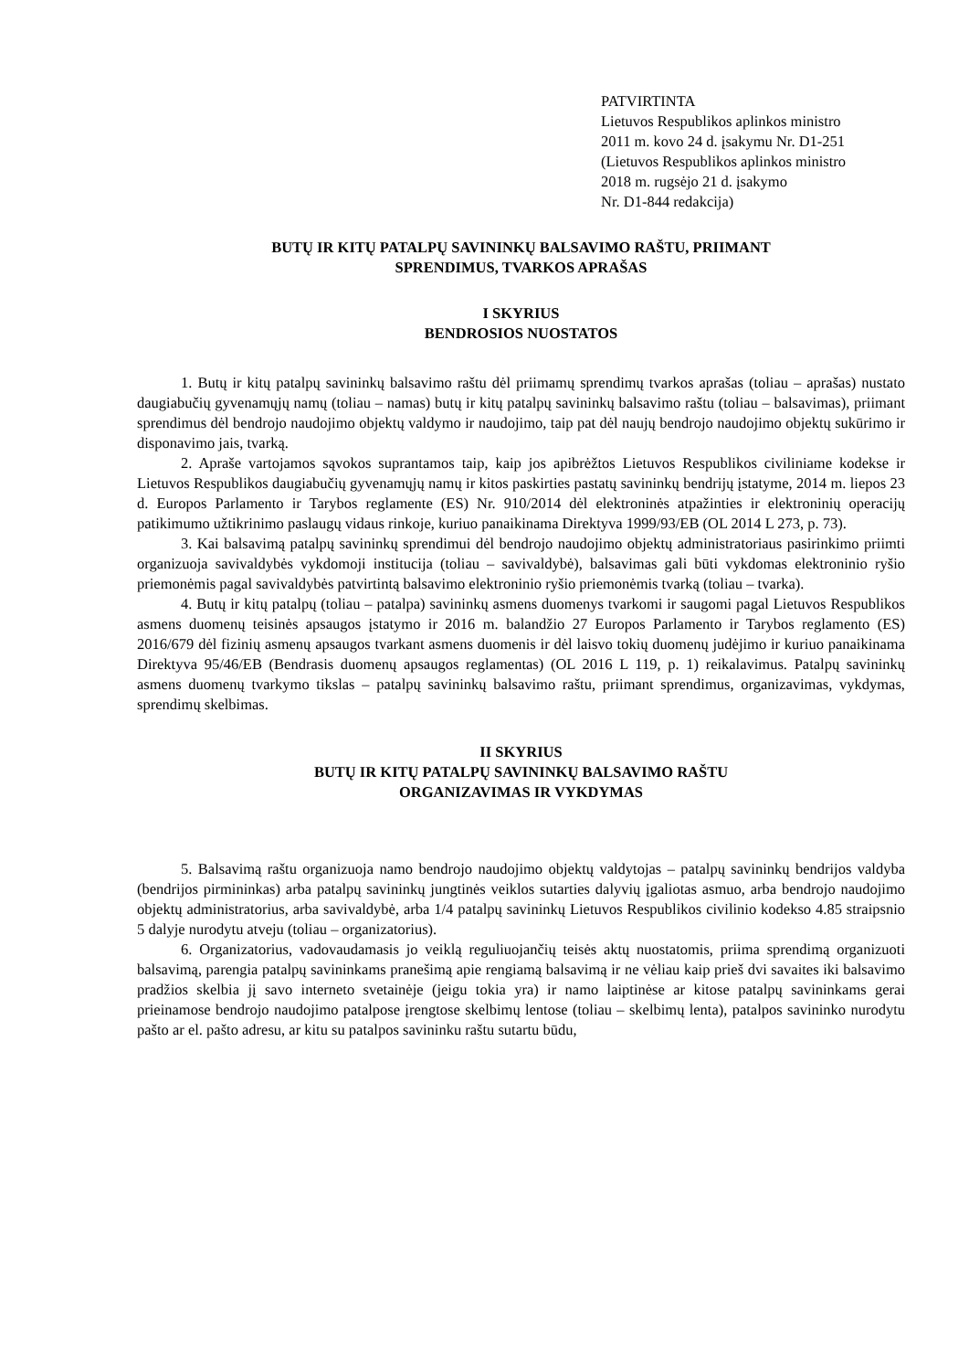PATVIRTINTA
Lietuvos Respublikos aplinkos ministro
2011 m. kovo 24 d. įsakymu Nr. D1-251
(Lietuvos Respublikos aplinkos ministro
2018 m. rugsėjo 21 d. įsakymo
Nr. D1-844 redakcija)
BUTŲ IR KITŲ PATALPŲ SAVININKŲ BALSAVIMO RAŠTU, PRIIMANT
SPRENDIMUS, TVARKOS APRAŠAS
I SKYRIUS
BENDROSIOS NUOSTATOS
1. Butų ir kitų patalpų savininkų balsavimo raštu dėl priimamų sprendimų tvarkos aprašas (toliau – aprašas) nustato daugiabučių gyvenamųjų namų (toliau – namas) butų ir kitų patalpų savininkų balsavimo raštu (toliau – balsavimas), priimant sprendimus dėl bendrojo naudojimo objektų valdymo ir naudojimo, taip pat dėl naujų bendrojo naudojimo objektų sukūrimo ir disponavimo jais, tvarką.
2. Apraše vartojamos sąvokos suprantamos taip, kaip jos apibrėžtos Lietuvos Respublikos civiliniame kodekse ir Lietuvos Respublikos daugiabučių gyvenamųjų namų ir kitos paskirties pastatų savininkų bendrijų įstatyme, 2014 m. liepos 23 d. Europos Parlamento ir Tarybos reglamente (ES) Nr. 910/2014 dėl elektroninės atpažinties ir elektroninių operacijų patikimumo užtikrinimo paslaugų vidaus rinkoje, kuriuo panaikinama Direktyva 1999/93/EB (OL 2014 L 273, p. 73).
3. Kai balsavimą patalpų savininkų sprendimui dėl bendrojo naudojimo objektų administratoriaus pasirinkimo priimti organizuoja savivaldybės vykdomoji institucija (toliau – savivaldybė), balsavimas gali būti vykdomas elektroninio ryšio priemonėmis pagal savivaldybės patvirtintą balsavimo elektroninio ryšio priemonėmis tvarką (toliau – tvarka).
4. Butų ir kitų patalpų (toliau – patalpa) savininkų asmens duomenys tvarkomi ir saugomi pagal Lietuvos Respublikos asmens duomenų teisinės apsaugos įstatymo ir 2016 m. balandžio 27 Europos Parlamento ir Tarybos reglamento (ES) 2016/679 dėl fizinių asmenų apsaugos tvarkant asmens duomenis ir dėl laisvo tokių duomenų judėjimo ir kuriuo panaikinama Direktyva 95/46/EB (Bendrasis duomenų apsaugos reglamentas) (OL 2016 L 119, p. 1) reikalavimus. Patalpų savininkų asmens duomenų tvarkymo tikslas – patalpų savininkų balsavimo raštu, priimant sprendimus, organizavimas, vykdymas, sprendimų skelbimas.
II SKYRIUS
BUTŲ IR KITŲ PATALPŲ SAVININKŲ BALSAVIMO RAŠTU
ORGANIZAVIMAS IR VYKDYMAS
5. Balsavimą raštu organizuoja namo bendrojo naudojimo objektų valdytojas – patalpų savininkų bendrijos valdyba (bendrijos pirmininkas) arba patalpų savininkų jungtinės veiklos sutarties dalyvių įgaliotas asmuo, arba bendrojo naudojimo objektų administratorius, arba savivaldybė, arba 1/4 patalpų savininkų Lietuvos Respublikos civilinio kodekso 4.85 straipsnio 5 dalyje nurodytu atveju (toliau – organizatorius).
6. Organizatorius, vadovaudamasis jo veiklą reguliuojančių teisės aktų nuostatomis, priima sprendimą organizuoti balsavimą, parengia patalpų savininkams pranešimą apie rengiamą balsavimą ir ne vėliau kaip prieš dvi savaites iki balsavimo pradžios skelbia jį savo interneto svetainėje (jeigu tokia yra) ir namo laiptinėse ar kitose patalpų savininkams gerai prieinamose bendrojo naudojimo patalpose įrengtose skelbimų lentose (toliau – skelbimų lenta), patalpos savininko nurodytu pašto ar el. pašto adresu, ar kitu su patalpos savininku raštu sutartu būdu,